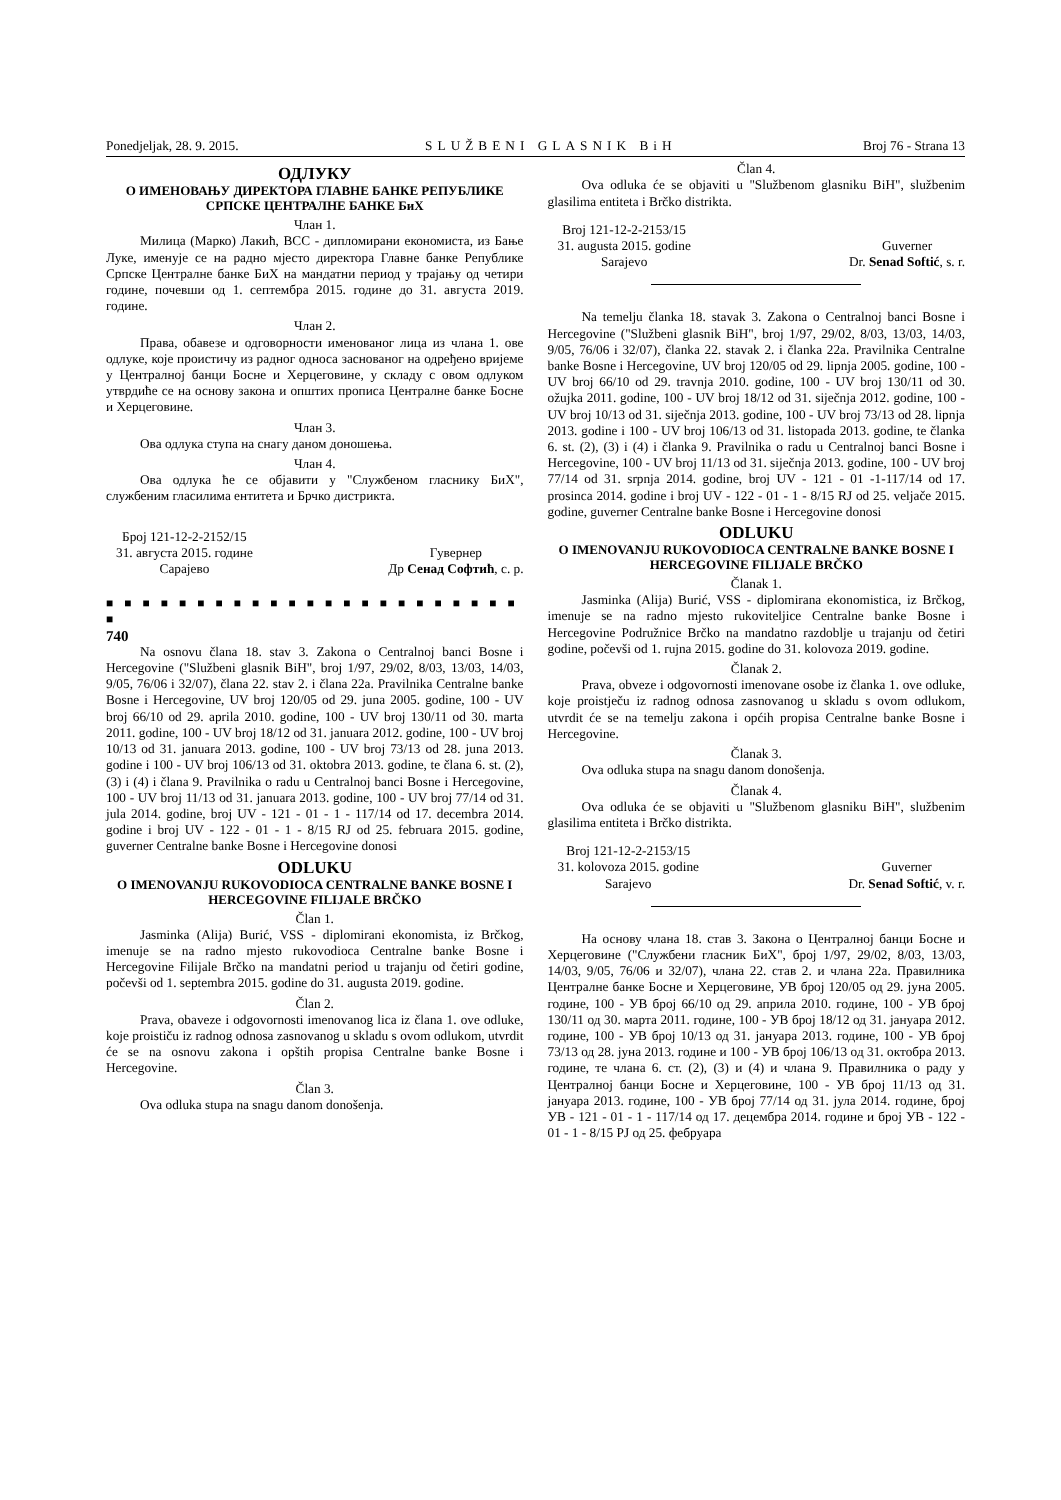Ponedjeljak, 28. 9. 2015. SLUŽBENI GLASNIK BiH Broj 76 - Strana 13
ОДЛУКУ
О ИМЕНОВАЊУ ДИРЕКТОРА ГЛАВНЕ БАНКЕ РЕПУБЛИКЕ СРПСКЕ ЦЕНТРАЛНЕ БАНКЕ БиХ
Члан 1.
Милица (Марко) Лакић, ВСС - дипломирани економиста, из Бање Луке, именује се на радно мјесто директора Главне банке Републике Српске Централне банке БиХ на мандатни период у трајању од четири године, почевши од 1. септембра 2015. године до 31. августа 2019. године.
Члан 2.
Права, обавезе и одговорности именованог лица из члана 1. ове одлуке, које проистичу из радног односа заснованог на одређено вријеме у Централној банци Босне и Херцеговине, у складу с овом одлуком утврдиће се на основу закона и општих прописа Централне банке Босне и Херцеговине.
Члан 3.
Ова одлука ступа на снагу даном доношења.
Члан 4.
Ова одлука ће се објавити у "Службеном гласнику БиХ", службеним гласилима ентитета и Брчко дистрикта.
Број 121-12-2-2152/15
31. августа 2015. године
Сарајево
Гувернер
Др Сенад Софтић, с. р.
■ ■ ■ ■ ■ ■ ■ ■ ■ ■ ■ ■ ■ ■ ■ ■ ■ ■ ■ ■ ■ ■ ■ ■
740
Na osnovu člana 18. stav 3. Zakona o Centralnoj banci Bosne i Hercegovine ("Službeni glasnik BiH", broj 1/97, 29/02, 8/03, 13/03, 14/03, 9/05, 76/06 i 32/07), člana 22. stav 2. i člana 22a. Pravilnika Centralne banke Bosne i Hercegovine, UV broj 120/05 od 29. juna 2005. godine, 100 - UV broj 66/10 od 29. aprila 2010. godine, 100 - UV broj 130/11 od 30. marta 2011. godine, 100 - UV broj 18/12 od 31. januara 2012. godine, 100 - UV broj 10/13 od 31. januara 2013. godine, 100 - UV broj 73/13 od 28. juna 2013. godine i 100 - UV broj 106/13 od 31. oktobra 2013. godine, te člana 6. st. (2), (3) i (4) i člana 9. Pravilnika o radu u Centralnoj banci Bosne i Hercegovine, 100 - UV broj 11/13 od 31. januara 2013. godine, 100 - UV broj 77/14 od 31. jula 2014. godine, broj UV - 121 - 01 - 1 - 117/14 od 17. decembra 2014. godine i broj UV - 122 - 01 - 1 - 8/15 RJ od 25. februara 2015. godine, guverner Centralne banke Bosne i Hercegovine donosi
ODLUKU
O IMENOVANJU RUKOVODIOCA CENTRALNE BANKE BOSNE I HERCEGOVINE FILIJALE BRČKO
Član 1.
Jasminka (Alija) Burić, VSS - diplomirani ekonomista, iz Brčkog, imenuje se na radno mjesto rukovodioca Centralne banke Bosne i Hercegovine Filijale Brčko na mandatni period u trajanju od četiri godine, počevši od 1. septembra 2015. godine do 31. augusta 2019. godine.
Član 2.
Prava, obaveze i odgovornosti imenovanog lica iz člana 1. ove odluke, koje proističu iz radnog odnosa zasnovanog u skladu s ovom odlukom, utvrdit će se na osnovu zakona i opštih propisa Centralne banke Bosne i Hercegovine.
Član 3.
Ova odluka stupa na snagu danom donošenja.
Član 4.
Ova odluka će se objaviti u "Službenom glasniku BiH", službenim glasilima entiteta i Brčko distrikta.
Broj 121-12-2-2153/15
31. augusta 2015. godine
Sarajevo
Guverner
Dr. Senad Softić, s. r.
Na temelju članka 18. stavak 3. Zakona o Centralnoj banci Bosne i Hercegovine ("Službeni glasnik BiH", broj 1/97, 29/02, 8/03, 13/03, 14/03, 9/05, 76/06 i 32/07), članka 22. stavak 2. i članka 22a. Pravilnika Centralne banke Bosne i Hercegovine, UV broj 120/05 od 29. lipnja 2005. godine, 100 - UV broj 66/10 od 29. travnja 2010. godine, 100 - UV broj 130/11 od 30. ožujka 2011. godine, 100 - UV broj 18/12 od 31. siječnja 2012. godine, 100 - UV broj 10/13 od 31. siječnja 2013. godine, 100 - UV broj 73/13 od 28. lipnja 2013. godine i 100 - UV broj 106/13 od 31. listopada 2013. godine, te članka 6. st. (2), (3) i (4) i članka 9. Pravilnika o radu u Centralnoj banci Bosne i Hercegovine, 100 - UV broj 11/13 od 31. siječnja 2013. godine, 100 - UV broj 77/14 od 31. srpnja 2014. godine, broj UV - 121 - 01 -1-117/14 od 17. prosinca 2014. godine i broj UV - 122 - 01 - 1 - 8/15 RJ od 25. veljače 2015. godine, guverner Centralne banke Bosne i Hercegovine donosi
ODLUKU
O IMENOVANJU RUKOVODIOCA CENTRALNE BANKE BOSNE I HERCEGOVINE FILIJALE BRČKO
Članak 1.
Jasminka (Alija) Burić, VSS - diplomirana ekonomistica, iz Brčkog, imenuje se na radno mjesto rukoviteljice Centralne banke Bosne i Hercegovine Podružnice Brčko na mandatno razdoblje u trajanju od četiri godine, počevši od 1. rujna 2015. godine do 31. kolovoza 2019. godine.
Članak 2.
Prava, obveze i odgovornosti imenovane osobe iz članka 1. ove odluke, koje proistječu iz radnog odnosa zasnovanog u skladu s ovom odlukom, utvrdit će se na temelju zakona i općih propisa Centralne banke Bosne i Hercegovine.
Članak 3.
Ova odluka stupa na snagu danom donošenja.
Članak 4.
Ova odluka će se objaviti u "Službenom glasniku BiH", službenim glasilima entiteta i Brčko distrikta.
Broj 121-12-2-2153/15
31. kolovoza 2015. godine
Sarajevo
Guverner
Dr. Senad Softić, v. r.
На основу члана 18. став 3. Закона о Централној банци Босне и Херцеговине ("Службени гласник БиХ", број 1/97, 29/02, 8/03, 13/03, 14/03, 9/05, 76/06 и 32/07), члана 22. став 2. и члана 22а. Правилника Централне банке Босне и Херцеговине, УВ број 120/05 од 29. јуна 2005. године, 100 - УВ број 66/10 од 29. априла 2010. године, 100 - УВ број 130/11 од 30. марта 2011. године, 100 - УВ број 18/12 од 31. јануара 2012. године, 100 - УВ број 10/13 од 31. јануара 2013. године, 100 - УВ број 73/13 од 28. јуна 2013. године и 100 - УВ број 106/13 од 31. октобра 2013. године, те члана 6. ст. (2), (3) и (4) и члана 9. Правилника о раду у Централној банци Босне и Херцеговине, 100 - УВ број 11/13 од 31. јануара 2013. године, 100 - УВ број 77/14 од 31. јула 2014. године, број УВ - 121 - 01 - 1 - 117/14 од 17. децембра 2014. године и број УВ - 122 - 01 - 1 - 8/15 РЈ од 25. фебруара